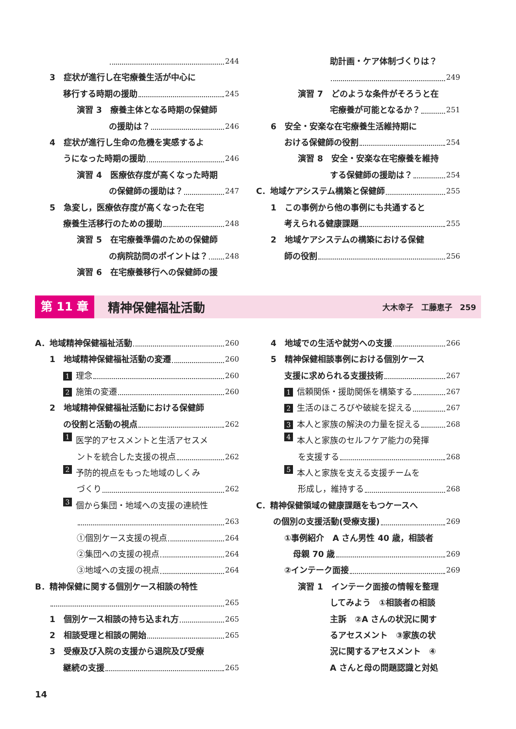244
3　症状が進行し在宅療養生活が中心に
移行する時期の援助 245
演習 3　療養主体となる時期の保健師
の援助は？ 246
4　症状が進行し生命の危機を実感するよ
うになった時期の援助 246
演習 4　医療依存度が高くなった時期
の保健師の援助は？ 247
5　急変し，医療依存度が高くなった在宅
療養生活移行のための援助 248
演習 5　在宅療養準備のための保健師
の病院訪問のポイントは？ 248
演習 6　在宅療養移行への保健師の援
助計画・ケア体制づくりは？
249
演習 7　どのような条件がそろうと在
宅療養が可能となるか？ 251
6　安全・安楽な在宅療養生活維持期に
おける保健師の役割 254
演習 8　安全・安楽な在宅療養を維持
する保健師の援助は？ 254
C．地域ケアシステム構築と保健師 255
1　この事例から他の事例にも共通すると
考えられる健康課題 255
2　地域ケアシステムの構築における保健
師の役割 256
第 11 章 精神保健福祉活動 大木幸子　工藤恵子　259
A．地域精神保健福祉活動 260
1　地域精神保健福祉活動の変遷 260
1 理念 260
2 施策の変遷 260
2　地域精神保健福祉活動における保健師
の役割と活動の視点 262
1 医学的アセスメントと生活アセスメ
ントを統合した支援の視点 262
2 予防的視点をもった地域のしくみ
づくり 262
3 個から集団・地域への支援の連続性
263
①個別ケース支援の視点 264
②集団への支援の視点 264
③地域への支援の視点 264
B．精神保健に関する個別ケース相談の特性
265
1　個別ケース相談の持ち込まれ方 265
2　相談受理と相談の開始 265
3　受療及び入院の支援から退院及び受療
継続の支援 265
4　地域での生活や就労への支援 266
5　精神保健相談事例における個別ケース
支援に求められる支援技術 267
1 信頼関係・援助関係を構築する 267
2 生活のほころびや破綻を捉える 267
3 本人と家族の解決の力量を捉える 268
4 本人と家族のセルフケア能力の発揮
を支援する 268
5 本人と家族を支える支援チームを
形成し，維持する 268
C．精神保健領域の健康課題をもつケースへ
の個別の支援活動(受療支援) 269
①事例紹介　A さん男性 40 歳，相談者
母親 70 歳 269
②インテーク面接 269
演習 1　インテーク面接の情報を整理
してみよう　①相談者の相談
主訴　②A さんの状況に関す
るアセスメント　③家族の状
況に関するアセスメント　④
A さんと母の問題認識と対処
14